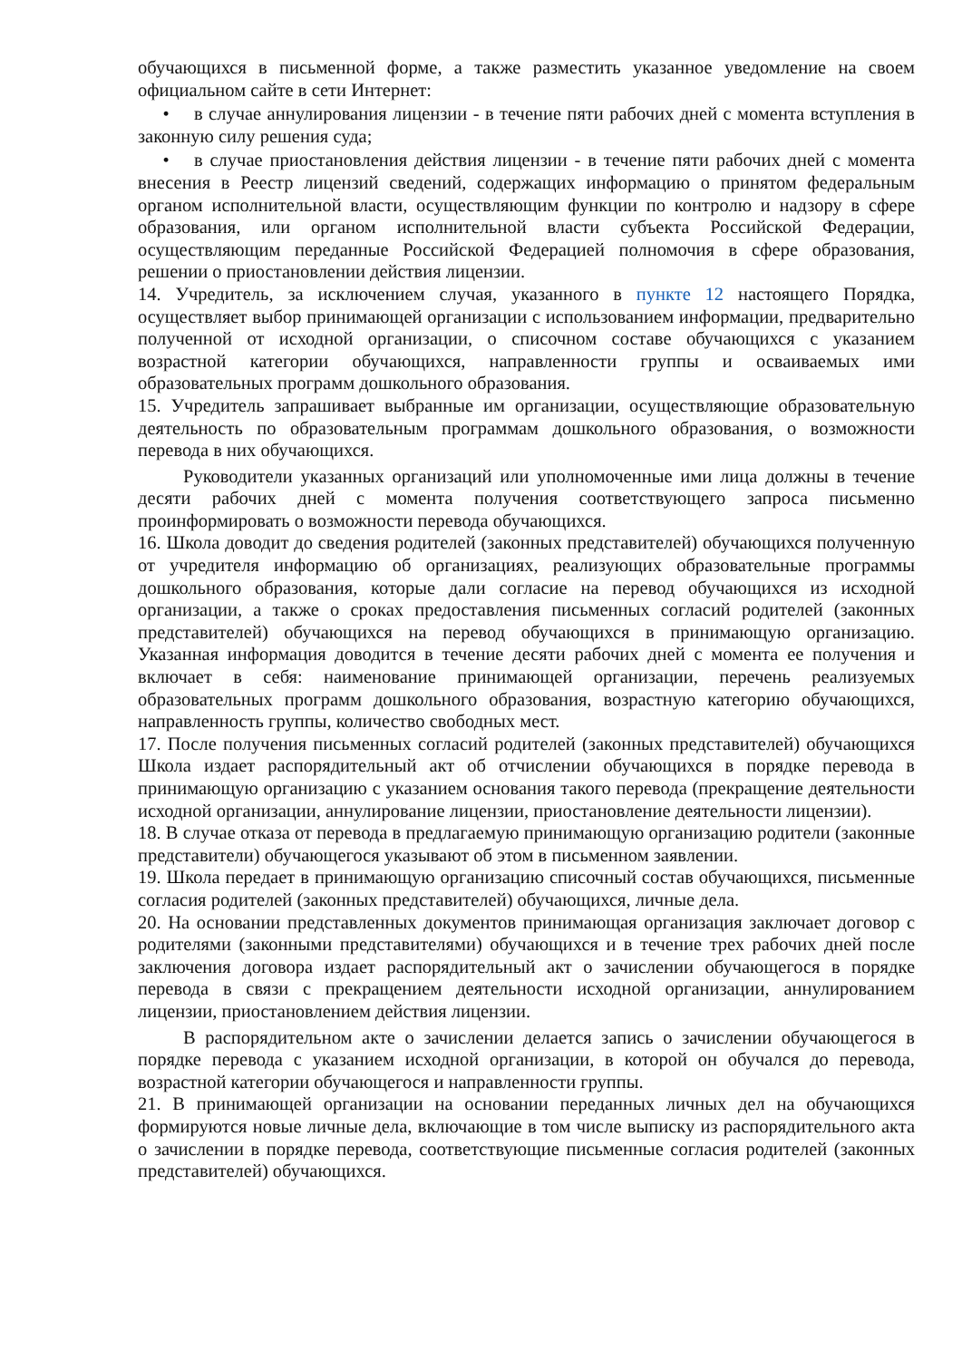обучающихся в письменной форме, а также разместить указанное уведомление на своем официальном сайте в сети Интернет:
• в случае аннулирования лицензии - в течение пяти рабочих дней с момента вступления в законную силу решения суда;
• в случае приостановления действия лицензии - в течение пяти рабочих дней с момента внесения в Реестр лицензий сведений, содержащих информацию о принятом федеральным органом исполнительной власти, осуществляющим функции по контролю и надзору в сфере образования, или органом исполнительной власти субъекта Российской Федерации, осуществляющим переданные Российской Федерацией полномочия в сфере образования, решении о приостановлении действия лицензии.
14. Учредитель, за исключением случая, указанного в пункте 12 настоящего Порядка, осуществляет выбор принимающей организации с использованием информации, предварительно полученной от исходной организации, о списочном составе обучающихся с указанием возрастной категории обучающихся, направленности группы и осваиваемых ими образовательных программ дошкольного образования.
15. Учредитель запрашивает выбранные им организации, осуществляющие образовательную деятельность по образовательным программам дошкольного образования, о возможности перевода в них обучающихся.
Руководители указанных организаций или уполномоченные ими лица должны в течение десяти рабочих дней с момента получения соответствующего запроса письменно проинформировать о возможности перевода обучающихся.
16. Школа доводит до сведения родителей (законных представителей) обучающихся полученную от учредителя информацию об организациях, реализующих образовательные программы дошкольного образования, которые дали согласие на перевод обучающихся из исходной организации, а также о сроках предоставления письменных согласий родителей (законных представителей) обучающихся на перевод обучающихся в принимающую организацию. Указанная информация доводится в течение десяти рабочих дней с момента ее получения и включает в себя: наименование принимающей организации, перечень реализуемых образовательных программ дошкольного образования, возрастную категорию обучающихся, направленность группы, количество свободных мест.
17. После получения письменных согласий родителей (законных представителей) обучающихся Школа издает распорядительный акт об отчислении обучающихся в порядке перевода в принимающую организацию с указанием основания такого перевода (прекращение деятельности исходной организации, аннулирование лицензии, приостановление деятельности лицензии).
18. В случае отказа от перевода в предлагаемую принимающую организацию родители (законные представители) обучающегося указывают об этом в письменном заявлении.
19. Школа передает в принимающую организацию списочный состав обучающихся, письменные согласия родителей (законных представителей) обучающихся, личные дела.
20. На основании представленных документов принимающая организация заключает договор с родителями (законными представителями) обучающихся и в течение трех рабочих дней после заключения договора издает распорядительный акт о зачислении обучающегося в порядке перевода в связи с прекращением деятельности исходной организации, аннулированием лицензии, приостановлением действия лицензии.
В распорядительном акте о зачислении делается запись о зачислении обучающегося в порядке перевода с указанием исходной организации, в которой он обучался до перевода, возрастной категории обучающегося и направленности группы.
21. В принимающей организации на основании переданных личных дел на обучающихся формируются новые личные дела, включающие в том числе выписку из распорядительного акта о зачислении в порядке перевода, соответствующие письменные согласия родителей (законных представителей) обучающихся.